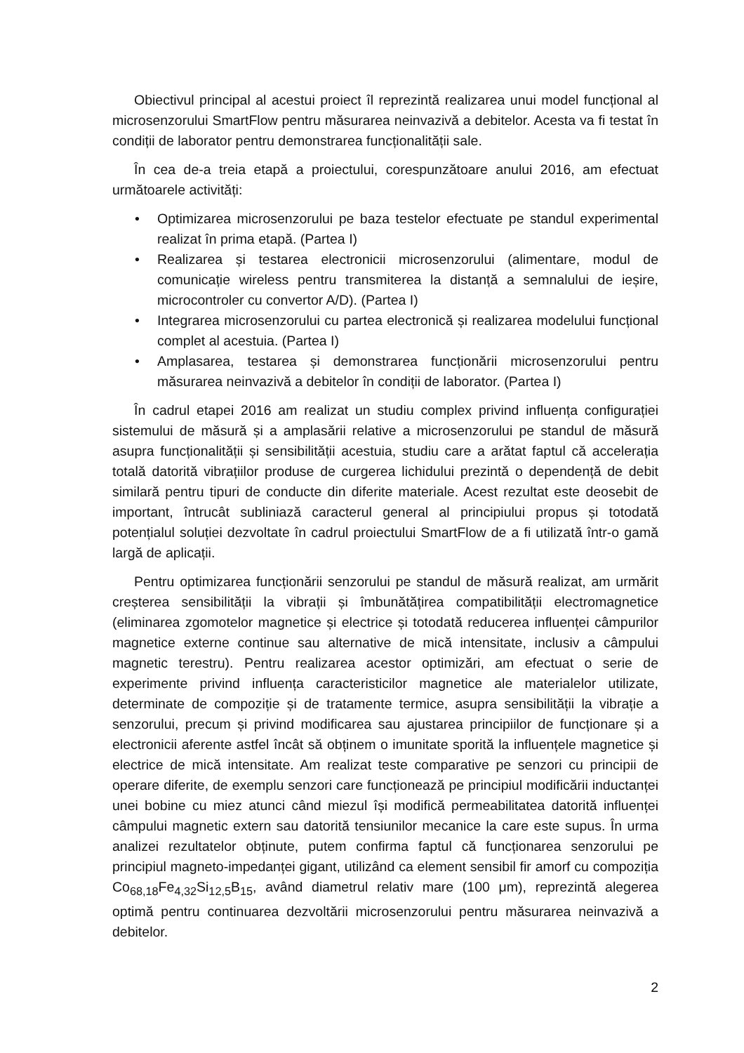Obiectivul principal al acestui proiect îl reprezintă realizarea unui model funcțional al microsenzorului SmartFlow pentru măsurarea neinvazivă a debitelor. Acesta va fi testat în condiții de laborator pentru demonstrarea funcționalității sale.
În cea de-a treia etapă a proiectului, corespunzătoare anului 2016, am efectuat următoarele activități:
• Optimizarea microsenzorului pe baza testelor efectuate pe standul experimental realizat în prima etapă. (Partea I)
• Realizarea și testarea electronicii microsenzorului (alimentare, modul de comunicație wireless pentru transmiterea la distanță a semnalului de ieșire, microcontroler cu convertor A/D). (Partea I)
• Integrarea microsenzorului cu partea electronică și realizarea modelului funcțional complet al acestuia. (Partea I)
• Amplasarea, testarea și demonstrarea funcționării microsenzorului pentru măsurarea neinvazivă a debitelor în condiții de laborator. (Partea I)
În cadrul etapei 2016 am realizat un studiu complex privind influența configurației sistemului de măsură și a amplasării relative a microsenzorului pe standul de măsură asupra funcționalității și sensibilității acestuia, studiu care a arătat faptul că accelerația totală datorită vibrațiilor produse de curgerea lichidului prezintă o dependență de debit similară pentru tipuri de conducte din diferite materiale. Acest rezultat este deosebit de important, întrucât subliniază caracterul general al principiului propus și totodată potențialul soluției dezvoltate în cadrul proiectului SmartFlow de a fi utilizată într-o gamă largă de aplicații.
Pentru optimizarea funcționării senzorului pe standul de măsură realizat, am urmărit creșterea sensibilității la vibrații și îmbunătățirea compatibilității electromagnetice (eliminarea zgomotelor magnetice și electrice și totodată reducerea influenței câmpurilor magnetice externe continue sau alternative de mică intensitate, inclusiv a câmpului magnetic terestru). Pentru realizarea acestor optimizări, am efectuat o serie de experimente privind influența caracteristicilor magnetice ale materialelor utilizate, determinate de compoziție și de tratamente termice, asupra sensibilității la vibrație a senzorului, precum și privind modificarea sau ajustarea principiilor de funcționare și a electronicii aferente astfel încât să obținem o imunitate sporită la influențele magnetice și electrice de mică intensitate. Am realizat teste comparative pe senzori cu principii de operare diferite, de exemplu senzori care funcționează pe principiul modificării inductanței unei bobine cu miez atunci când miezul își modifică permeabilitatea datorită influenței câmpului magnetic extern sau datorită tensiunilor mecanice la care este supus. În urma analizei rezultatelor obținute, putem confirma faptul că funcționarea senzorului pe principiul magneto-impedanței gigant, utilizând ca element sensibil fir amorf cu compoziția Co<sub>68,18</sub>Fe<sub>4,32</sub>Si<sub>12,5</sub>B<sub>15</sub>, având diametrul relativ mare (100 μm), reprezintă alegerea optimă pentru continuarea dezvoltării microsenzorului pentru măsurarea neinvazivă a debitelor.
2